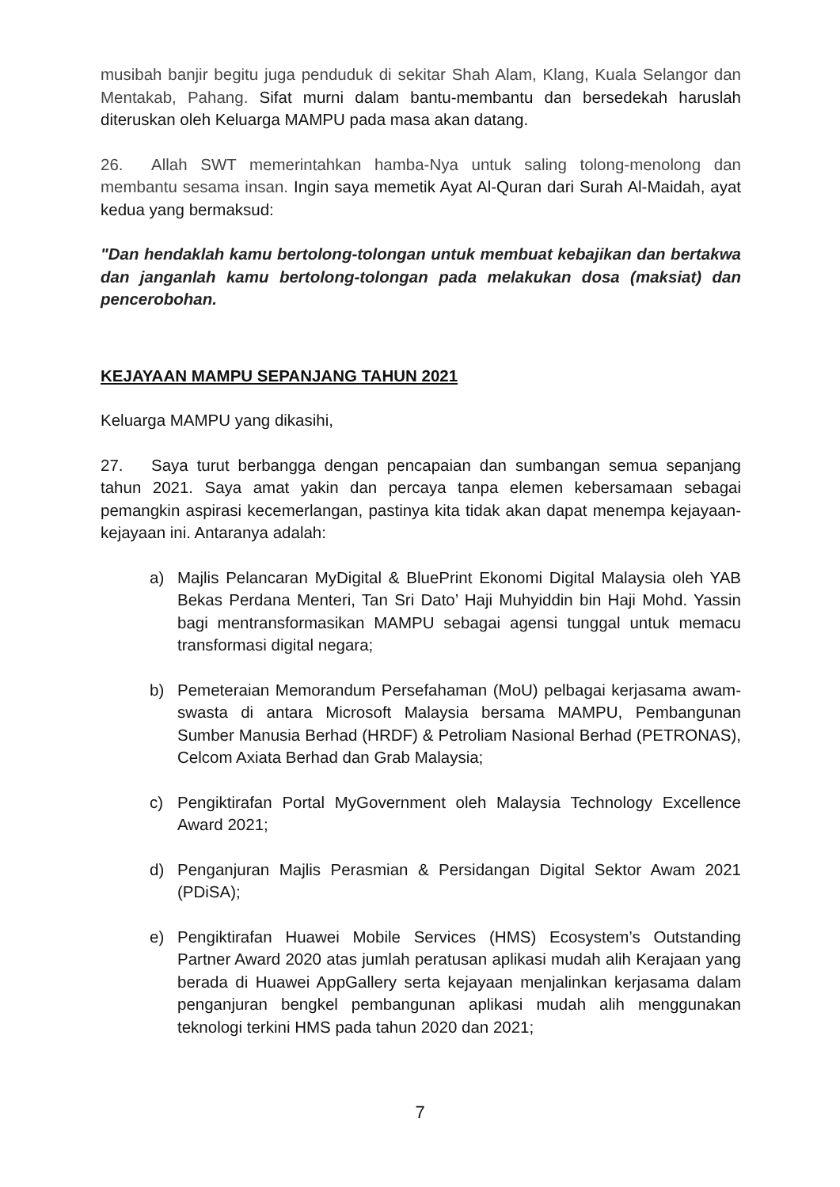musibah banjir begitu juga penduduk di sekitar Shah Alam, Klang, Kuala Selangor dan Mentakab, Pahang. Sifat murni dalam bantu-membantu dan bersedekah haruslah diteruskan oleh Keluarga MAMPU pada masa akan datang.
26. Allah SWT memerintahkan hamba-Nya untuk saling tolong-menolong dan membantu sesama insan. Ingin saya memetik Ayat Al-Quran dari Surah Al-Maidah, ayat kedua yang bermaksud:
"Dan hendaklah kamu bertolong-tolongan untuk membuat kebajikan dan bertakwa dan janganlah kamu bertolong-tolongan pada melakukan dosa (maksiat) dan pencerobohan.
KEJAYAAN MAMPU SEPANJANG TAHUN 2021
Keluarga MAMPU yang dikasihi,
27. Saya turut berbangga dengan pencapaian dan sumbangan semua sepanjang tahun 2021. Saya amat yakin dan percaya tanpa elemen kebersamaan sebagai pemangkin aspirasi kecemerlangan, pastinya kita tidak akan dapat menempa kejayaan-kejayaan ini. Antaranya adalah:
a) Majlis Pelancaran MyDigital & BluePrint Ekonomi Digital Malaysia oleh YAB Bekas Perdana Menteri, Tan Sri Dato’ Haji Muhyiddin bin Haji Mohd. Yassin bagi mentransformasikan MAMPU sebagai agensi tunggal untuk memacu transformasi digital negara;
b) Pemeteraian Memorandum Persefahaman (MoU) pelbagai kerjasama awam-swasta di antara Microsoft Malaysia bersama MAMPU, Pembangunan Sumber Manusia Berhad (HRDF) & Petroliam Nasional Berhad (PETRONAS), Celcom Axiata Berhad dan Grab Malaysia;
c) Pengiktirafan Portal MyGovernment oleh Malaysia Technology Excellence Award 2021;
d) Penganjuran Majlis Perasmian & Persidangan Digital Sektor Awam 2021 (PDiSA);
e) Pengiktirafan Huawei Mobile Services (HMS) Ecosystem’s Outstanding Partner Award 2020 atas jumlah peratusan aplikasi mudah alih Kerajaan yang berada di Huawei AppGallery serta kejayaan menjalinkan kerjasama dalam penganjuran bengkel pembangunan aplikasi mudah alih menggunakan teknologi terkini HMS pada tahun 2020 dan 2021;
7